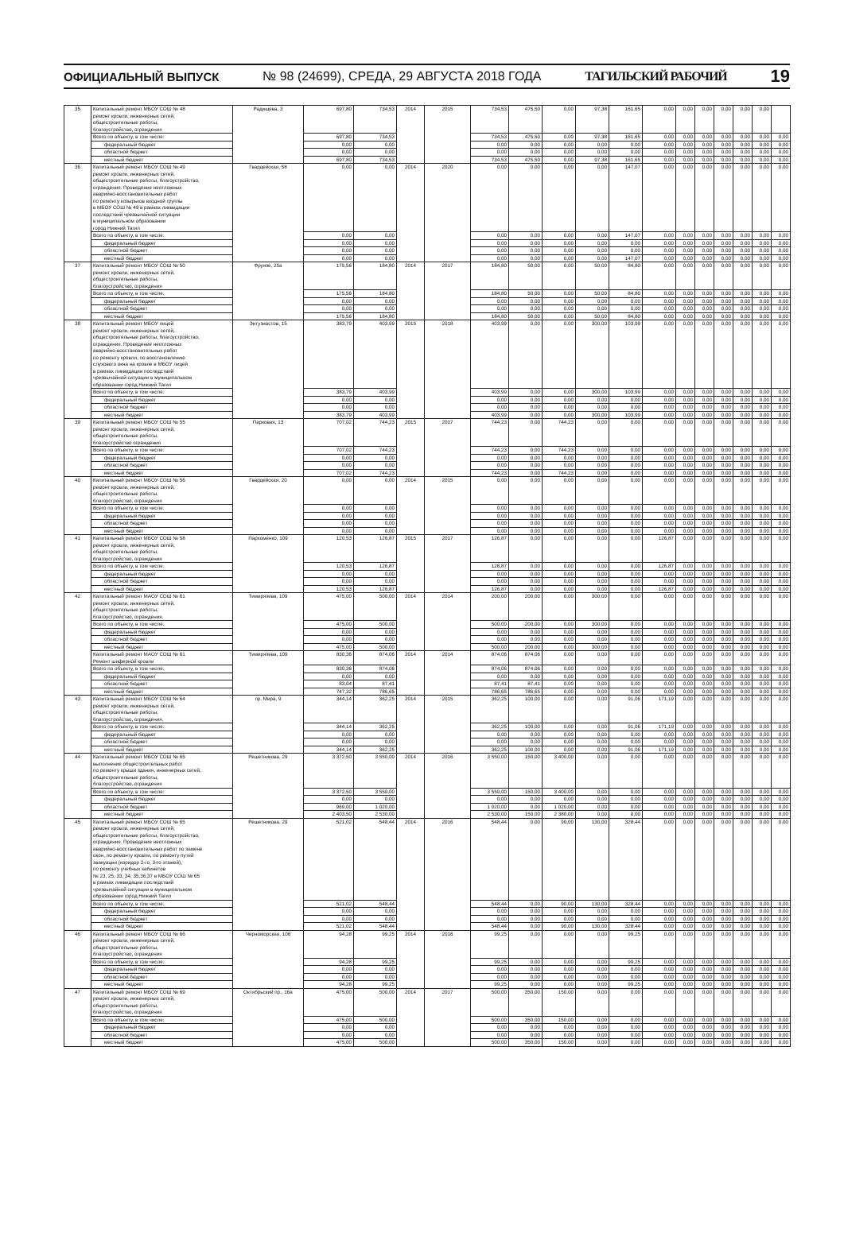ОФИЦИАЛЬНЫЙ ВЫПУСК № 98 (24699), СРЕДА, 29 АВГУСТА 2018 ГОДА ТАГИЛЬСКИЙ РАБОЧИЙ 19
| 35 | Капитальный ремонт МБОУ СОШ № 48 ремонт кровли, инженерных сетей, общестроительные работы, благоустройство, ограждения | Радищева, 3 | 697,80 | 734,53 | 2014 | 2015 | 734,53 | 475,50 | 0,00 | 97,38 | 161,65 | 0,00 | 0,00 | 0,00 | 0,00 | 0,00 | 0,00 | |
| | Всего по объекту, в том числе: | | 697,80 | 734,53 | | | 734,53 | 475,50 | 0,00 | 97,38 | 161,65 | 0,00 | 0,00 | 0,00 | 0,00 | 0,00 | 0,00 | 0,00 |
| | федеральный бюджет | | 0,00 | 0,00 | | | 0,00 | 0,00 | 0,00 | 0,00 | 0,00 | 0,00 | 0,00 | 0,00 | 0,00 | 0,00 | 0,00 | 0,00 |
| | областной бюджет | | 0,00 | 0,00 | | | 0,00 | 0,00 | 0,00 | 0,00 | 0,00 | 0,00 | 0,00 | 0,00 | 0,00 | 0,00 | 0,00 | 0,00 |
| | местный бюджет | | 697,80 | 734,53 | | | 734,53 | 475,50 | 0,00 | 97,38 | 161,65 | 0,00 | 0,00 | 0,00 | 0,00 | 0,00 | 0,00 | 0,00 |
| 36 | Капитальный ремонт МБОУ СОШ № 49 ремонт кровли, инженерных сетей, общестроительные работы, благоустройство, ограждения. Проведение неотложных аварийно-восстановительных работ по ремонту козырьков входной группы в МБОУ СОШ № 49 в рамках ликвидации последствий чрезвычайной ситуации в муниципальном образовании город Нижний Тагил | Гвардейская, 58 | 0,00 | 0,00 | 2014 | 2020 | 0,00 | 0,00 | 0,00 | 0,00 | 147,07 | 0,00 | 0,00 | 0,00 | 0,00 | 0,00 | 0,00 | 0,00 |
| | Всего по объекту, в том числе: | | 0,00 | 0,00 | | | 0,00 | 0,00 | 0,00 | 0,00 | 147,07 | 0,00 | 0,00 | 0,00 | 0,00 | 0,00 | 0,00 | 0,00 |
| | федеральный бюджет | | 0,00 | 0,00 | | | 0,00 | 0,00 | 0,00 | 0,00 | 0,00 | 0,00 | 0,00 | 0,00 | 0,00 | 0,00 | 0,00 | 0,00 |
| | областной бюджет | | 0,00 | 0,00 | | | 0,00 | 0,00 | 0,00 | 0,00 | 0,00 | 0,00 | 0,00 | 0,00 | 0,00 | 0,00 | 0,00 | 0,00 |
| | местный бюджет | | 0,00 | 0,00 | | | 0,00 | 0,00 | 0,00 | 0,00 | 147,07 | 0,00 | 0,00 | 0,00 | 0,00 | 0,00 | 0,00 | 0,00 |
| 37 | Капитальный ремонт МБОУ СОШ № 50 ремонт кровли, инженерных сетей, общестроительные работы, благоустройство, ограждения | Фрунзе, 25а | 175,56 | 184,80 | 2014 | 2017 | 184,80 | 50,00 | 0,00 | 50,00 | 84,80 | 0,00 | 0,00 | 0,00 | 0,00 | 0,00 | 0,00 | 0,00 |
| | Всего по объекту, в том числе: | | 175,56 | 184,80 | | | 184,80 | 50,00 | 0,00 | 50,00 | 84,80 | 0,00 | 0,00 | 0,00 | 0,00 | 0,00 | 0,00 | 0,00 |
| | федеральный бюджет | | 0,00 | 0,00 | | | 0,00 | 0,00 | 0,00 | 0,00 | 0,00 | 0,00 | 0,00 | 0,00 | 0,00 | 0,00 | 0,00 | 0,00 |
| | областной бюджет | | 0,00 | 0,00 | | | 0,00 | 0,00 | 0,00 | 0,00 | 0,00 | 0,00 | 0,00 | 0,00 | 0,00 | 0,00 | 0,00 | 0,00 |
| | местный бюджет | | 175,56 | 184,80 | | | 184,80 | 50,00 | 0,00 | 50,00 | 84,80 | 0,00 | 0,00 | 0,00 | 0,00 | 0,00 | 0,00 | 0,00 |
| 38 | Капитальный ремонт МБОУ лицей ремонт кровли, инженерных сетей, общестроительные работы, благоустройство, ограждения. Проведение неотложных аварийно-восстановительных работ по ремонту кровли, по восстановлению слухового окна на кровле в МБОУ лицей в рамках ликвидации последствий чрезвычайной ситуации в муниципальном образовании город Нижний Тагил | Энтузиастов, 15 | 383,79 | 403,99 | 2015 | 2018 | 403,99 | 0,00 | 0,00 | 300,00 | 103,99 | 0,00 | 0,00 | 0,00 | 0,00 | 0,00 | 0,00 | 0,00 |
| | Всего по объекту, в том числе: | | 383,79 | 403,99 | | | 403,99 | 0,00 | 0,00 | 300,00 | 103,99 | 0,00 | 0,00 | 0,00 | 0,00 | 0,00 | 0,00 | 0,00 |
| | федеральный бюджет | | 0,00 | 0,00 | | | 0,00 | 0,00 | 0,00 | 0,00 | 0,00 | 0,00 | 0,00 | 0,00 | 0,00 | 0,00 | 0,00 | 0,00 |
| | областной бюджет | | 0,00 | 0,00 | | | 0,00 | 0,00 | 0,00 | 0,00 | 0,00 | 0,00 | 0,00 | 0,00 | 0,00 | 0,00 | 0,00 | 0,00 |
| | местный бюджет | | 383,79 | 403,99 | | | 403,99 | 0,00 | 0,00 | 300,00 | 103,99 | 0,00 | 0,00 | 0,00 | 0,00 | 0,00 | 0,00 | 0,00 |
| 39 | Капитальный ремонт МБОУ СОШ № 55 ремонт кровли, инженерных сетей, общестроительные работы, благоустройство ограждения | Парковая, 13 | 707,02 | 744,23 | 2015 | 2017 | 744,23 | 0,00 | 744,23 | 0,00 | 0,00 | 0,00 | 0,00 | 0,00 | 0,00 | 0,00 | 0,00 | 0,00 |
| | Всего по объекту, в том числе: | | 707,02 | 744,23 | | | 744,23 | 0,00 | 744,23 | 0,00 | 0,00 | 0,00 | 0,00 | 0,00 | 0,00 | 0,00 | 0,00 | 0,00 |
| | федеральный бюджет | | 0,00 | 0,00 | | | 0,00 | 0,00 | 0,00 | 0,00 | 0,00 | 0,00 | 0,00 | 0,00 | 0,00 | 0,00 | 0,00 | 0,00 |
| | областной бюджет | | 0,00 | 0,00 | | | 0,00 | 0,00 | 0,00 | 0,00 | 0,00 | 0,00 | 0,00 | 0,00 | 0,00 | 0,00 | 0,00 | 0,00 |
| | местный бюджет | | 707,02 | 744,23 | | | 744,23 | 0,00 | 744,23 | 0,00 | 0,00 | 0,00 | 0,00 | 0,00 | 0,00 | 0,00 | 0,00 | 0,00 |
| 40 | Капитальный ремонт МБОУ СОШ № 56 ремонт кровли, инженерных сетей, общестроительные работы, благоустройство, ограждения | Гвардейская, 20 | 0,00 | 0,00 | 2014 | 2015 | 0,00 | 0,00 | 0,00 | 0,00 | 0,00 | 0,00 | 0,00 | 0,00 | 0,00 | 0,00 | 0,00 | 0,00 |
| | Всего по объекту, в том числе: | | 0,00 | 0,00 | | | 0,00 | 0,00 | 0,00 | 0,00 | 0,00 | 0,00 | 0,00 | 0,00 | 0,00 | 0,00 | 0,00 | 0,00 |
| | федеральный бюджет | | 0,00 | 0,00 | | | 0,00 | 0,00 | 0,00 | 0,00 | 0,00 | 0,00 | 0,00 | 0,00 | 0,00 | 0,00 | 0,00 | 0,00 |
| | областной бюджет | | 0,00 | 0,00 | | | 0,00 | 0,00 | 0,00 | 0,00 | 0,00 | 0,00 | 0,00 | 0,00 | 0,00 | 0,00 | 0,00 | 0,00 |
| | местный бюджет | | 0,00 | 0,00 | | | 0,00 | 0,00 | 0,00 | 0,00 | 0,00 | 0,00 | 0,00 | 0,00 | 0,00 | 0,00 | 0,00 | 0,00 |
| 41 | Капитальный ремонт МБОУ СОШ № 58 ремонт кровли, инженерных сетей, общестроительные работы, благоустройство, ограждения | Пархоменко, 109 | 120,53 | 126,87 | 2015 | 2017 | 126,87 | 0,00 | 0,00 | 0,00 | 0,00 | 126,87 | 0,00 | 0,00 | 0,00 | 0,00 | 0,00 | 0,00 |
| | Всего по объекту, в том числе: | | 120,53 | 126,87 | | | 126,87 | 0,00 | 0,00 | 0,00 | 0,00 | 126,87 | 0,00 | 0,00 | 0,00 | 0,00 | 0,00 | 0,00 |
| | федеральный бюджет | | 0,00 | 0,00 | | | 0,00 | 0,00 | 0,00 | 0,00 | 0,00 | 0,00 | 0,00 | 0,00 | 0,00 | 0,00 | 0,00 | 0,00 |
| | областной бюджет | | 0,00 | 0,00 | | | 0,00 | 0,00 | 0,00 | 0,00 | 0,00 | 0,00 | 0,00 | 0,00 | 0,00 | 0,00 | 0,00 | 0,00 |
| | местный бюджет | | 120,53 | 126,87 | | | 126,87 | 0,00 | 0,00 | 0,00 | 0,00 | 126,87 | 0,00 | 0,00 | 0,00 | 0,00 | 0,00 | 0,00 |
| 42 | Капитальный ремонт МАОУ СОШ № 61 ремонт кровли, инженерных сетей, общестроительные работы, благоустройство, ограждения. | Тимирязева, 109 | 475,00 | 500,00 | 2014 | 2014 | 200,00 | 200,00 | 0,00 | 300,00 | 0,00 | 0,00 | 0,00 | 0,00 | 0,00 | 0,00 | 0,00 | 0,00 |
| | Всего по объекту, в том числе: | | 475,00 | 500,00 | | | 500,00 | 200,00 | 0,00 | 300,00 | 0,00 | 0,00 | 0,00 | 0,00 | 0,00 | 0,00 | 0,00 | 0,00 |
| | федеральный бюджет | | 0,00 | 0,00 | | | 0,00 | 0,00 | 0,00 | 0,00 | 0,00 | 0,00 | 0,00 | 0,00 | 0,00 | 0,00 | 0,00 | 0,00 |
| | областной бюджет | | 0,00 | 0,00 | | | 0,00 | 0,00 | 0,00 | 0,00 | 0,00 | 0,00 | 0,00 | 0,00 | 0,00 | 0,00 | 0,00 | 0,00 |
| | местный бюджет | | 475,00 | 500,00 | | | 500,00 | 200,00 | 0,00 | 300,00 | 0,00 | 0,00 | 0,00 | 0,00 | 0,00 | 0,00 | 0,00 | 0,00 |
| | Капитальный ремонт МАОУ СОШ № 61 Ремонт шиферной кровли | Тимирязева, 109 | 830,36 | 874,06 | 2014 | 2014 | 874,06 | 874,06 | 0,00 | 0,00 | 0,00 | 0,00 | 0,00 | 0,00 | 0,00 | 0,00 | 0,00 | 0,00 |
| | Всего по объекту, в том числе: | | 830,36 | 874,06 | | | 874,06 | 874,06 | 0,00 | 0,00 | 0,00 | 0,00 | 0,00 | 0,00 | 0,00 | 0,00 | 0,00 | 0,00 |
| | федеральный бюджет | | 0,00 | 0,00 | | | 0,00 | 0,00 | 0,00 | 0,00 | 0,00 | 0,00 | 0,00 | 0,00 | 0,00 | 0,00 | 0,00 | 0,00 |
| | областной бюджет | | 83,04 | 87,41 | | | 87,41 | 87,41 | 0,00 | 0,00 | 0,00 | 0,00 | 0,00 | 0,00 | 0,00 | 0,00 | 0,00 | 0,00 |
| | местный бюджет | | 747,32 | 786,65 | | | 786,65 | 786,65 | 0,00 | 0,00 | 0,00 | 0,00 | 0,00 | 0,00 | 0,00 | 0,00 | 0,00 | 0,00 |
| 43 | Капитальный ремонт МБОУ СОШ № 64 ремонт кровли, инженерных сетей, общестроительные работы, благоустройство, ограждения. | пр. Мира, 9 | 344,14 | 362,25 | 2014 | 2015 | 362,25 | 100,00 | 0,00 | 0,00 | 91,06 | 171,19 | 0,00 | 0,00 | 0,00 | 0,00 | 0,00 | 0,00 |
| | Всего по объекту, в том числе: | | 344,14 | 362,25 | | | 362,25 | 100,00 | 0,00 | 0,00 | 91,06 | 171,19 | 0,00 | 0,00 | 0,00 | 0,00 | 0,00 | 0,00 |
| | федеральный бюджет | | 0,00 | 0,00 | | | 0,00 | 0,00 | 0,00 | 0,00 | 0,00 | 0,00 | 0,00 | 0,00 | 0,00 | 0,00 | 0,00 | 0,00 |
| | областной бюджет | | 0,00 | 0,00 | | | 0,00 | 0,00 | 0,00 | 0,00 | 0,00 | 0,00 | 0,00 | 0,00 | 0,00 | 0,00 | 0,00 | 0,00 |
| | местный бюджет | | 344,14 | 362,25 | | | 362,25 | 100,00 | 0,00 | 0,00 | 91,06 | 171,19 | 0,00 | 0,00 | 0,00 | 0,00 | 0,00 | 0,00 |
| 44 | Капитальный ремонт МБОУ СОШ № 65 выполнение общестроительных работ по ремонту крыши здания, инженерных сетей, общестроительные работы, благоустройство, ограждения | Решетникова, 29 | 3 372,50 | 3 550,00 | 2014 | 2016 | 3 550,00 | 150,00 | 3 400,00 | 0,00 | 0,00 | 0,00 | 0,00 | 0,00 | 0,00 | 0,00 | 0,00 | 0,00 |
| | Всего по объекту, в том числе: | | 3 372,50 | 3 550,00 | | | 3 550,00 | 150,00 | 3 400,00 | 0,00 | 0,00 | 0,00 | 0,00 | 0,00 | 0,00 | 0,00 | 0,00 | 0,00 |
| | федеральный бюджет | | 0,00 | 0,00 | | | 0,00 | 0,00 | 0,00 | 0,00 | 0,00 | 0,00 | 0,00 | 0,00 | 0,00 | 0,00 | 0,00 | 0,00 |
| | областной бюджет | | 969,00 | 1 020,00 | | | 1 020,00 | 0,00 | 1 020,00 | 0,00 | 0,00 | 0,00 | 0,00 | 0,00 | 0,00 | 0,00 | 0,00 | 0,00 |
| | местный бюджет | | 2 403,50 | 2 530,00 | | | 2 530,00 | 150,00 | 2 380,00 | 0,00 | 0,00 | 0,00 | 0,00 | 0,00 | 0,00 | 0,00 | 0,00 | 0,00 |
| 45 | Капитальный ремонт МБОУ СОШ № 65 ремонт кровли, инженерных сетей, общестроительные работы, благоустройство, ограждения. Проведение неотложных аварийно-восстановительных работ по замене окон, по ремонту кровли, по ремонту путей эвакуации (коридор 2-го, 3-го этажей), по ремонту учебных кабинетов № 23, 25, 33, 34, 35,36,37 в МБОУ СОШ № 65 в рамках ликвидации последствий чрезвычайной ситуации в муниципальном образовании город Нижний Тагил | Решетникова, 29 | 521,02 | 548,44 | 2014 | 2016 | 548,44 | 0,00 | 90,00 | 130,00 | 328,44 | 0,00 | 0,00 | 0,00 | 0,00 | 0,00 | 0,00 | 0,00 |
| | Всего по объекту, в том числе: | | 521,02 | 548,44 | | | 548,44 | 0,00 | 90,00 | 130,00 | 328,44 | 0,00 | 0,00 | 0,00 | 0,00 | 0,00 | 0,00 | 0,00 |
| | федеральный бюджет | | 0,00 | 0,00 | | | 0,00 | 0,00 | 0,00 | 0,00 | 0,00 | 0,00 | 0,00 | 0,00 | 0,00 | 0,00 | 0,00 | 0,00 |
| | областной бюджет | | 0,00 | 0,00 | | | 0,00 | 0,00 | 0,00 | 0,00 | 0,00 | 0,00 | 0,00 | 0,00 | 0,00 | 0,00 | 0,00 | 0,00 |
| | местный бюджет | | 521,02 | 548,44 | | | 548,44 | 0,00 | 90,00 | 130,00 | 328,44 | 0,00 | 0,00 | 0,00 | 0,00 | 0,00 | 0,00 | 0,00 |
| 46 | Капитальный ремонт МБОУ СОШ № 66 ремонт кровли, инженерных сетей, общестроительные работы, благоустройство, ограждения | Черноморская, 106 | 94,28 | 99,25 | 2014 | 2016 | 99,25 | 0,00 | 0,00 | 0,00 | 99,25 | 0,00 | 0,00 | 0,00 | 0,00 | 0,00 | 0,00 | 0,00 |
| | Всего по объекту, в том числе: | | 94,28 | 99,25 | | | 99,25 | 0,00 | 0,00 | 0,00 | 99,25 | 0,00 | 0,00 | 0,00 | 0,00 | 0,00 | 0,00 | 0,00 |
| | федеральный бюджет | | 0,00 | 0,00 | | | 0,00 | 0,00 | 0,00 | 0,00 | 0,00 | 0,00 | 0,00 | 0,00 | 0,00 | 0,00 | 0,00 | 0,00 |
| | областной бюджет | | 0,00 | 0,00 | | | 0,00 | 0,00 | 0,00 | 0,00 | 0,00 | 0,00 | 0,00 | 0,00 | 0,00 | 0,00 | 0,00 | 0,00 |
| | местный бюджет | | 94,28 | 99,25 | | | 99,25 | 0,00 | 0,00 | 0,00 | 99,25 | 0,00 | 0,00 | 0,00 | 0,00 | 0,00 | 0,00 | 0,00 |
| 47 | Капитальный ремонт МБОУ СОШ № 69 ремонт кровли, инженерных сетей, общестроительные работы, благоустройство, ограждения | Октябрьский пр., 16а | 475,00 | 500,00 | 2014 | 2017 | 500,00 | 350,00 | 150,00 | 0,00 | 0,00 | 0,00 | 0,00 | 0,00 | 0,00 | 0,00 | 0,00 | 0,00 |
| | Всего по объекту, в том числе: | | 475,00 | 500,00 | | | 500,00 | 350,00 | 150,00 | 0,00 | 0,00 | 0,00 | 0,00 | 0,00 | 0,00 | 0,00 | 0,00 | 0,00 |
| | федеральный бюджет | | 0,00 | 0,00 | | | 0,00 | 0,00 | 0,00 | 0,00 | 0,00 | 0,00 | 0,00 | 0,00 | 0,00 | 0,00 | 0,00 | 0,00 |
| | областной бюджет | | 0,00 | 0,00 | | | 0,00 | 0,00 | 0,00 | 0,00 | 0,00 | 0,00 | 0,00 | 0,00 | 0,00 | 0,00 | 0,00 | 0,00 |
| | местный бюджет | | 475,00 | 500,00 | | | 500,00 | 350,00 | 150,00 | 0,00 | 0,00 | 0,00 | 0,00 | 0,00 | 0,00 | 0,00 | 0,00 | 0,00 |